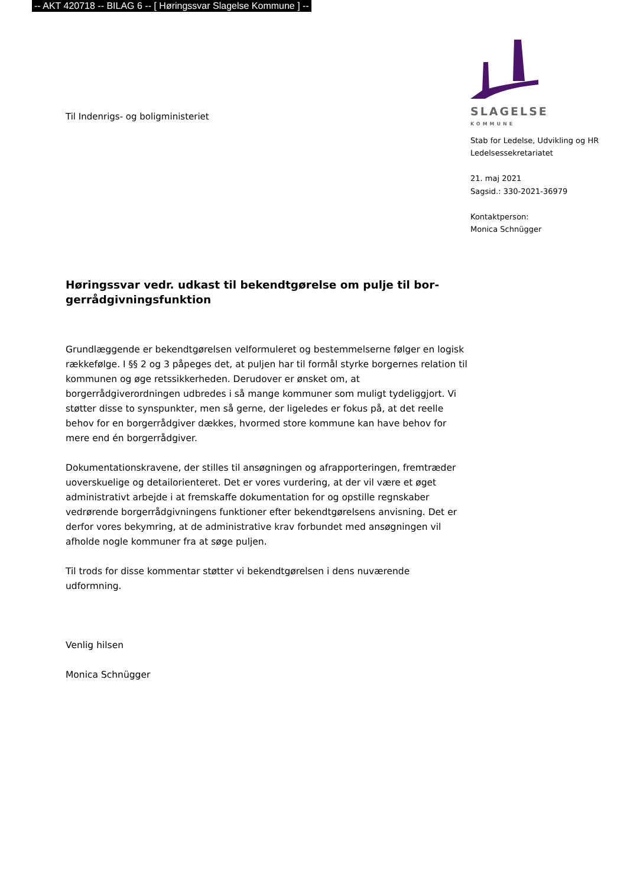-- AKT 420718 -- BILAG 6 -- [ Høringssvar Slagelse Kommune ] --
Til Indenrigs- og boligministeriet
Høringssvar vedr. udkast til bekendtgørelse om pulje til bor-
gerrådgivningsfunktion
Grundlæggende er bekendtgørelsen velformuleret og bestemmelserne følger en logisk rækkefølge. I §§ 2 og 3 påpeges det, at puljen har til formål styrke borgernes relation til kommunen og øge retssikkerheden. Derudover er ønsket om, at borgerrådgiverordningen udbredes i så mange kommuner som muligt tydeliggjort. Vi støtter disse to synspunkter, men så gerne, der ligeledes er fokus på, at det reelle behov for en borgerrådgiver dækkes, hvormed store kommune kan have behov for mere end én borgerrådgiver.
Dokumentationskravene, der stilles til ansøgningen og afrapporteringen, fremtræder uoverskuelige og detailorienteret. Det er vores vurdering, at der vil være et øget administrativt arbejde i at fremskaffe dokumentation for og opstille regnskaber vedrørende borgerrådgivningens funktioner efter bekendtgørelsens anvisning. Det er derfor vores bekymring, at de administrative krav forbundet med ansøgningen vil afholde nogle kommuner fra at søge puljen.
Til trods for disse kommentar støtter vi bekendtgørelsen i dens nuværende udformning.
Venlig hilsen
Monica Schnügger
SLAGELSE
KOMMUNE
Stab for Ledelse, Udvikling og HR
Ledelsessekretariatet
21. maj 2021
Sagsid.: 330-2021-36979
Kontaktperson:
Monica Schnügger